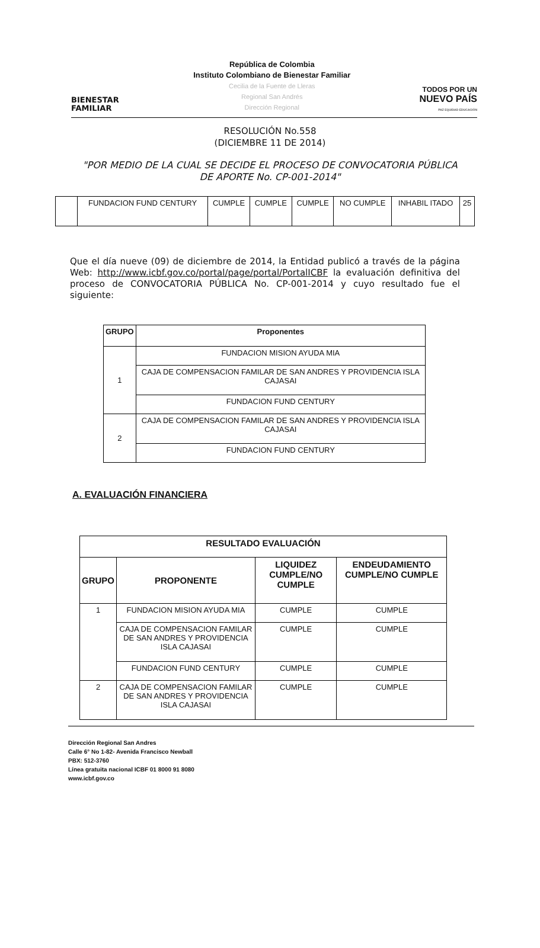BIENESTAR
FAMILIAR
República de Colombia
Instituto Colombiano de Bienestar Familiar
Cecilia de la Fuente de Lleras
Regional San Andrés
Dirección Regional
TODOS POR UN
NUEVO PAÍS
PAZ EQUIDAD EDUCACIÓN
RESOLUCIÓN No.558
(DICIEMBRE 11 DE 2014)
"POR MEDIO DE LA CUAL SE DECIDE EL PROCESO DE CONVOCATORIA PÚBLICA
DE APORTE No. CP-001-2014"
| | FUNDACION FUND CENTURY | CUMPLE | CUMPLE | CUMPLE | NO CUMPLE | INHABIL ITADO | 25 |
Que el día nueve (09) de diciembre de 2014, la Entidad publicó a través de la página Web: http://www.icbf.gov.co/portal/page/portal/PortalICBF la evaluación definitiva del proceso de CONVOCATORIA PÚBLICA No. CP-001-2014 y cuyo resultado fue el siguiente:
| GRUPO | Proponentes |
| --- | --- |
| 1 | FUNDACION MISION AYUDA MIA |
| | CAJA DE COMPENSACION FAMILAR DE SAN ANDRES Y PROVIDENCIA ISLA CAJASAI |
| | FUNDACION FUND CENTURY |
| 2 | CAJA DE COMPENSACION FAMILAR DE SAN ANDRES Y PROVIDENCIA ISLA CAJASAI |
| | FUNDACION FUND CENTURY |
A. EVALUACIÓN FINANCIERA
| RESULTADO EVALUACIÓN | | | |
| --- | --- | --- | --- |
| GRUPO | PROPONENTE | LIQUIDEZ CUMPLE/NO CUMPLE | ENDEUDAMIENTO CUMPLE/NO CUMPLE |
| 1 | FUNDACION MISION AYUDA MIA | CUMPLE | CUMPLE |
| | CAJA DE COMPENSACION FAMILAR DE SAN ANDRES Y PROVIDENCIA ISLA CAJASAI | CUMPLE | CUMPLE |
| | FUNDACION FUND CENTURY | CUMPLE | CUMPLE |
| 2 | CAJA DE COMPENSACION FAMILAR DE SAN ANDRES Y PROVIDENCIA ISLA CAJASAI | CUMPLE | CUMPLE |
Dirección Regional San Andres
Calle 6° No 1-82- Avenida Francisco Newball
PBX: 512-3760
Línea gratuita nacional ICBF 01 8000 91 8080
www.icbf.gov.co